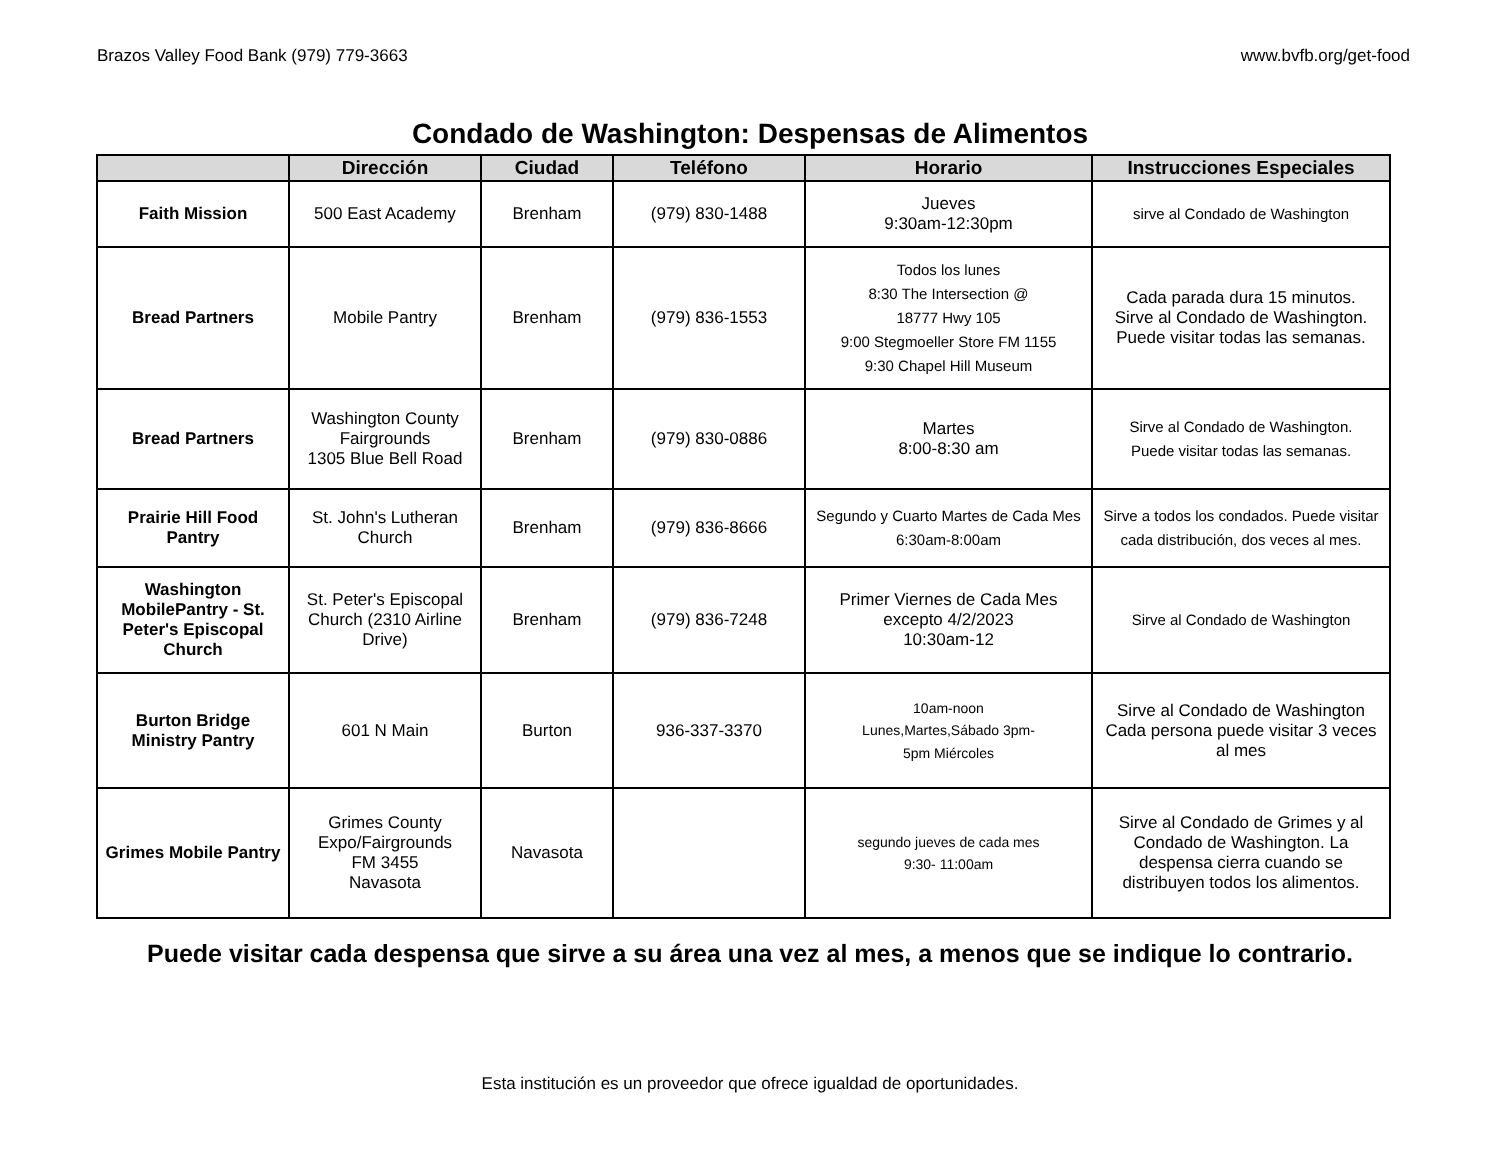Brazos Valley Food Bank (979) 779-3663 www.bvfb.org/get-food
Condado de Washington: Despensas de Alimentos
| | Dirección | Ciudad | Teléfono | Horario | Instrucciones Especiales |
| --- | --- | --- | --- | --- | --- |
| Faith Mission | 500 East Academy | Brenham | (979) 830-1488 | Jueves 9:30am-12:30pm | sirve al Condado de Washington |
| Bread Partners | Mobile Pantry | Brenham | (979) 836-1553 | Todos los lunes 8:30 The Intersection @ 18777 Hwy 105 9:00 Stegmoeller Store FM 1155 9:30 Chapel Hill Museum | Cada parada dura 15 minutos. Sirve al Condado de Washington. Puede visitar todas las semanas. |
| Bread Partners | Washington County Fairgrounds 1305 Blue Bell Road | Brenham | (979) 830-0886 | Martes 8:00-8:30 am | Sirve al Condado de Washington. Puede visitar todas las semanas. |
| Prairie Hill Food Pantry | St. John's Lutheran Church | Brenham | (979) 836-8666 | Segundo y Cuarto Martes de Cada Mes 6:30am-8:00am | Sirve a todos los condados. Puede visitar cada distribución, dos veces al mes. |
| Washington MobilePantry - St. Peter's Episcopal Church | St. Peter's Episcopal Church (2310 Airline Drive) | Brenham | (979) 836-7248 | Primer Viernes de Cada Mes excepto 4/2/2023 10:30am-12 | Sirve al Condado de Washington |
| Burton Bridge Ministry Pantry | 601 N Main | Burton | 936-337-3370 | 10am-noon Lunes,Martes,Sábado 3pm- 5pm Miércoles | Sirve al Condado de Washington Cada persona puede visitar 3 veces al mes |
| Grimes Mobile Pantry | Grimes County Expo/Fairgrounds FM 3455 Navasota | Navasota | | segundo jueves de cada mes 9:30- 11:00am | Sirve al Condado de Grimes y al Condado de Washington. La despensa cierra cuando se distribuyen todos los alimentos. |
Puede visitar cada despensa que sirve a su área una vez al mes, a menos que se indique lo contrario.
Esta institución es un proveedor que ofrece igualdad de oportunidades.